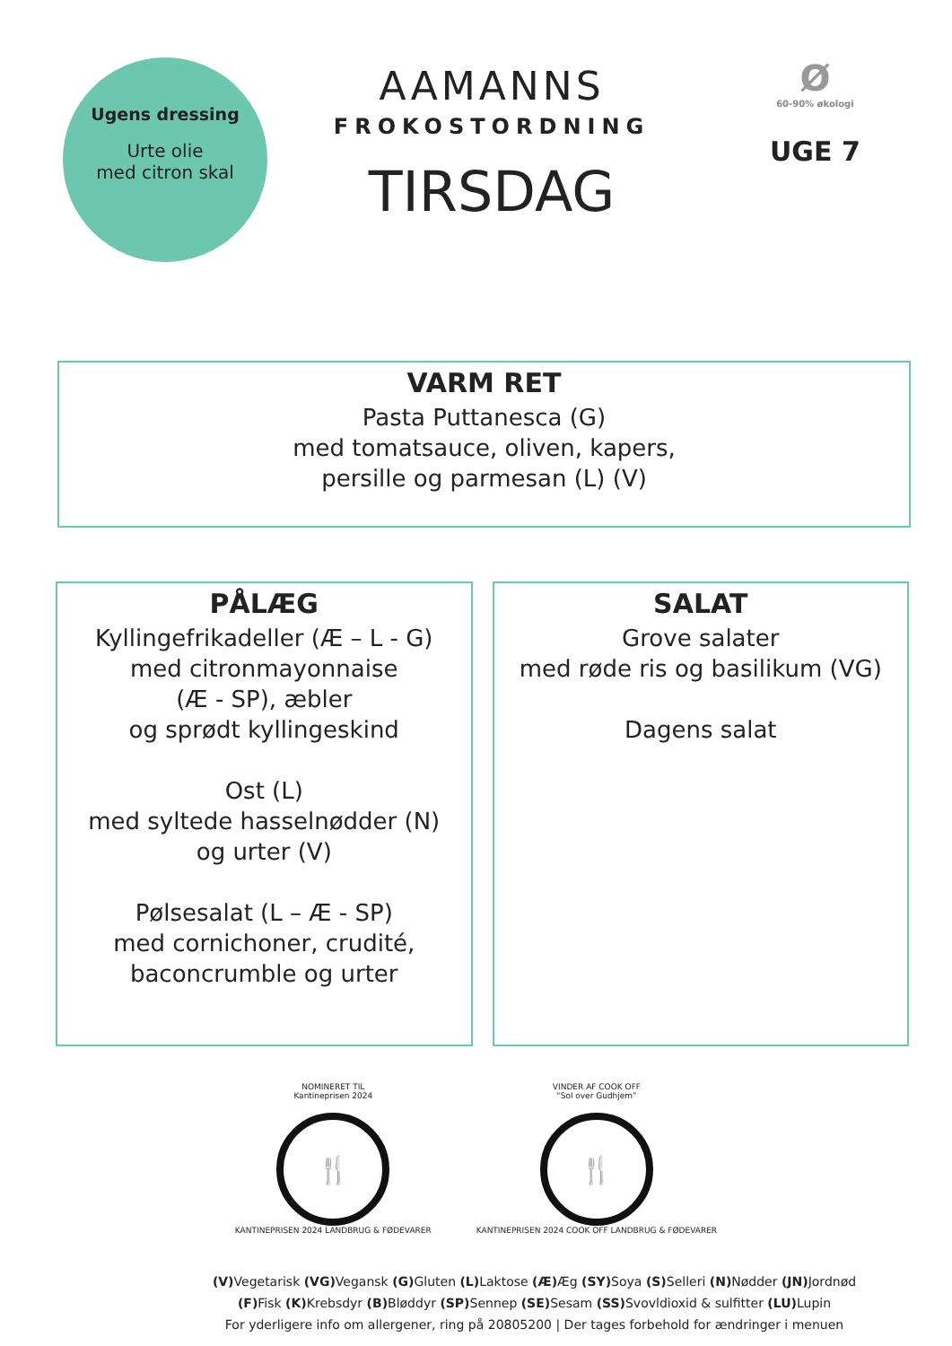Ugens dressing
Urte olie
med citron skal
AAMANNS
FROKOSTORDNING
TIRSDAG
Ø
60-90% økologi
UGE 7
VARM RET
Pasta Puttanesca (G)
med tomatsauce, oliven, kapers,
persille og parmesan (L) (V)
PÅLÆG
Kyllingefrikadeller (Æ – L - G)
med citronmayonnaise
(Æ - SP), æbler
og sprødt kyllingeskind
Ost (L)
med syltede hasselnødder (N)
og urter (V)
Pølsesalat (L – Æ - SP)
med cornichoner, crudité,
baconcrumble og urter
SALAT
Grove salater
med røde ris og basilikum (VG)
Dagens salat
NOMINERET TIL
Kantineprisen 2024
🍴
KANTINEPRISEN 2024 LANDBRUG & FØDEVARER
VINDER AF COOK OFF
“Sol over Gudhjem”
🍴
KANTINEPRISEN 2024 COOK OFF LANDBRUG & FØDEVARER
(V) Vegetarisk (VG) Vegansk (G) Gluten (L) Laktose (Æ) Æg (SY) Soya (S) Selleri (N) Nødder (JN) Jordnød
(F) Fisk (K) Krebsdyr (B) Bløddyr (SP) Sennep (SE) Sesam (SS) Svovldioxid & sulfitter (LU) Lupin
For yderligere info om allergener, ring på 20805200 | Der tages forbehold for ændringer i menuen